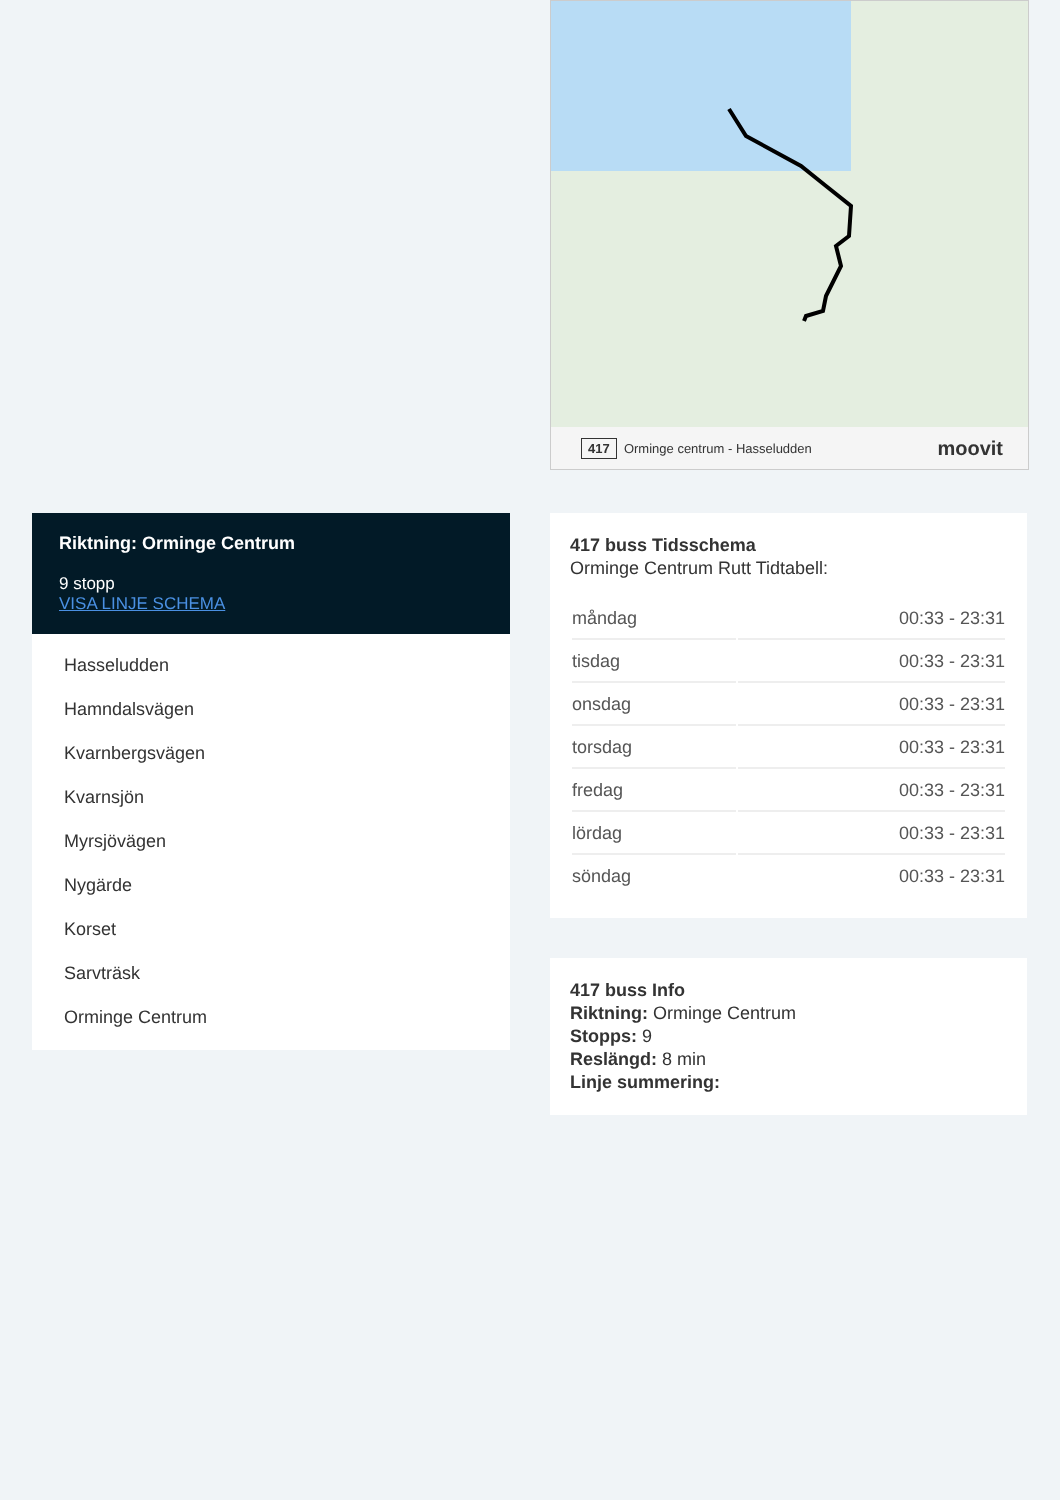417 Orminge centrum - Hasseludden moovit
Riktning: Orminge Centrum
9 stopp
VISA LINJE SCHEMA
Hasseludden
Hamndalsvägen
Kvarnbergsvägen
Kvarnsjön
Myrsjövägen
Nygärde
Korset
Sarvträsk
Orminge Centrum
417 buss Tidsschema
Orminge Centrum Rutt Tidtabell:
| måndag | 00:33 - 23:31 |
| tisdag | 00:33 - 23:31 |
| onsdag | 00:33 - 23:31 |
| torsdag | 00:33 - 23:31 |
| fredag | 00:33 - 23:31 |
| lördag | 00:33 - 23:31 |
| söndag | 00:33 - 23:31 |
417 buss Info
Riktning: Orminge Centrum
Stopps: 9
Reslängd: 8 min
Linje summering: